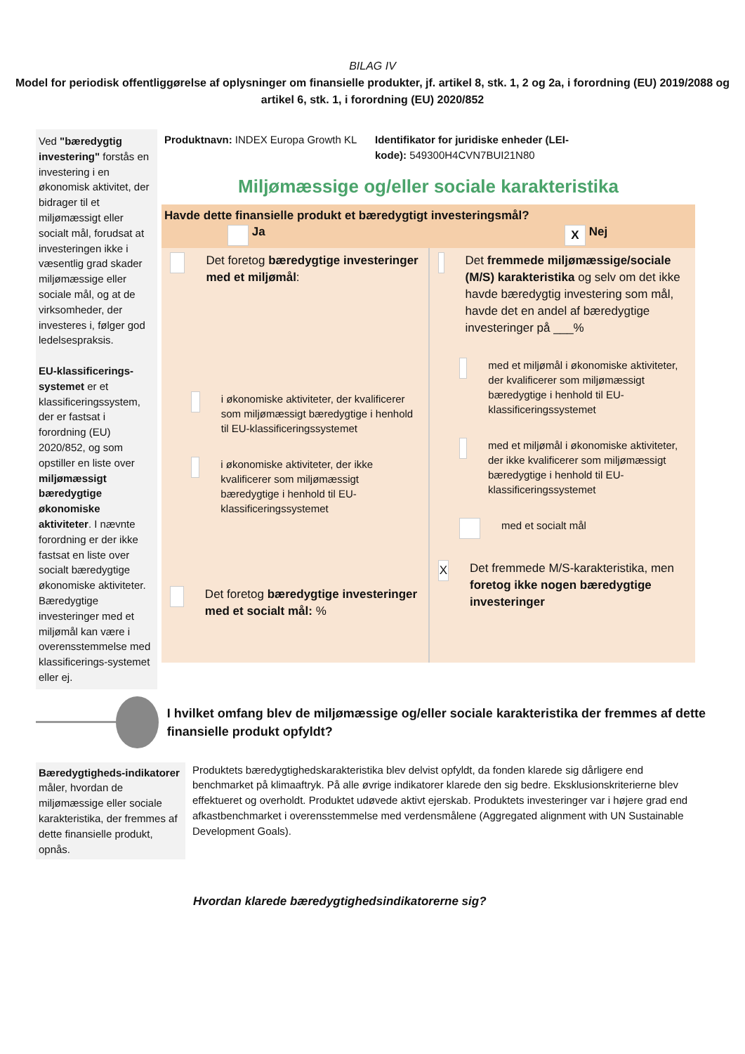BILAG IV
Model for periodisk offentliggørelse af oplysninger om finansielle produkter, jf. artikel 8, stk. 1, 2 og 2a, i forordning (EU) 2019/2088 og artikel 6, stk. 1, i forordning (EU) 2020/852
Ved "bæredygtig investering" forstås en investering i en økonomisk aktivitet, der bidrager til et miljømæssigt eller socialt mål, forudsat at investeringen ikke i væsentlig grad skader miljømæssige eller sociale mål, og at de virksomheder, der investeres i, følger god ledelsespraksis.
EU-klassificerings-systemet er et klassificeringssystem, der er fastsat i forordning (EU) 2020/852, og som opstiller en liste over miljømæssigt bæredygtige økonomiske aktiviteter. I nævnte forordning er der ikke fastsat en liste over socialt bæredygtige økonomiske aktiviteter. Bæredygtige investeringer med et miljømål kan være i overensstemmelse med klassificerings-systemet eller ej.
Produktnavn: INDEX Europa Growth KL
Identifikator for juridiske enheder (LEI-kode): 549300H4CVN7BUI21N80
Miljømæssige og/eller sociale karakteristika
Havde dette finansielle produkt et bæredygtigt investeringsmål?
Ja
X Nej
Det foretog bæredygtige investeringer med et miljømål:
i økonomiske aktiviteter, der kvalificerer som miljømæssigt bæredygtige i henhold til EU-klassificeringssystemet
i økonomiske aktiviteter, der ikke kvalificerer som miljømæssigt bæredygtige i henhold til EU-klassificeringssystemet
Det foretog bæredygtige investeringer med et socialt mål: %
Det fremmede miljømæssige/sociale (M/S) karakteristika og selv om det ikke havde bæredygtig investering som mål, havde det en andel af bæredygtige investeringer på ___%
med et miljømål i økonomiske aktiviteter, der kvalificerer som miljømæssigt bæredygtige i henhold til EU-klassificeringssystemet
med et miljømål i økonomiske aktiviteter, der ikke kvalificerer som miljømæssigt bæredygtige i henhold til EU-klassificeringssystemet
med et socialt mål
X Det fremmede M/S-karakteristika, men foretog ikke nogen bæredygtige investeringer
I hvilket omfang blev de miljømæssige og/eller sociale karakteristika der fremmes af dette finansielle produkt opfyldt?
Bæredygtigheds-indikatorer måler, hvordan de miljømæssige eller sociale karakteristika, der fremmes af dette finansielle produkt, opnås.
Produktets bæredygtighedskarakteristika blev delvist opfyldt, da fonden klarede sig dårligere end benchmarket på klimaaftryk. På alle øvrige indikatorer klarede den sig bedre. Eksklusionskriterierne blev effektueret og overholdt. Produktet udøvede aktivt ejerskab. Produktets investeringer var i højere grad end afkastbenchmarket i overensstemmelse med verdensmålene (Aggregated alignment with UN Sustainable Development Goals).
Hvordan klarede bæredygtighedsindikatorerne sig?